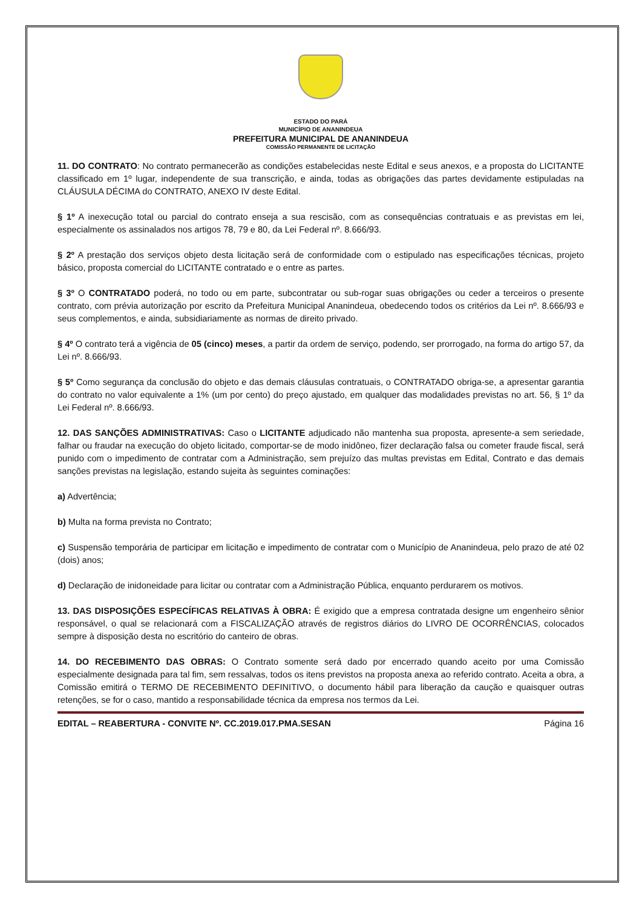ESTADO DO PARÁ
MUNICÍPIO DE ANANINDEUA
PREFEITURA MUNICIPAL DE ANANINDEUA
COMISSÃO PERMANENTE DE LICITAÇÃO
11. DO CONTRATO: No contrato permanecerão as condições estabelecidas neste Edital e seus anexos, e a proposta do LICITANTE classificado em 1º lugar, independente de sua transcrição, e ainda, todas as obrigações das partes devidamente estipuladas na CLÁUSULA DÉCIMA do CONTRATO, ANEXO IV deste Edital.
§ 1º A inexecução total ou parcial do contrato enseja a sua rescisão, com as consequências contratuais e as previstas em lei, especialmente os assinalados nos artigos 78, 79 e 80, da Lei Federal nº. 8.666/93.
§ 2º A prestação dos serviços objeto desta licitação será de conformidade com o estipulado nas especificações técnicas, projeto básico, proposta comercial do LICITANTE contratado e o entre as partes.
§ 3º O CONTRATADO poderá, no todo ou em parte, subcontratar ou sub-rogar suas obrigações ou ceder a terceiros o presente contrato, com prévia autorização por escrito da Prefeitura Municipal Ananindeua, obedecendo todos os critérios da Lei nº. 8.666/93 e seus complementos, e ainda, subsidiariamente as normas de direito privado.
§ 4º O contrato terá a vigência de 05 (cinco) meses, a partir da ordem de serviço, podendo, ser prorrogado, na forma do artigo 57, da Lei nº. 8.666/93.
§ 5º Como segurança da conclusão do objeto e das demais cláusulas contratuais, o CONTRATADO obriga-se, a apresentar garantia do contrato no valor equivalente a 1% (um por cento) do preço ajustado, em qualquer das modalidades previstas no art. 56, § 1º da Lei Federal nº. 8.666/93.
12. DAS SANÇÕES ADMINISTRATIVAS: Caso o LICITANTE adjudicado não mantenha sua proposta, apresente-a sem seriedade, falhar ou fraudar na execução do objeto licitado, comportar-se de modo inidôneo, fizer declaração falsa ou cometer fraude fiscal, será punido com o impedimento de contratar com a Administração, sem prejuízo das multas previstas em Edital, Contrato e das demais sanções previstas na legislação, estando sujeita às seguintes cominações:
a) Advertência;
b) Multa na forma prevista no Contrato;
c) Suspensão temporária de participar em licitação e impedimento de contratar com o Município de Ananindeua, pelo prazo de até 02 (dois) anos;
d) Declaração de inidoneidade para licitar ou contratar com a Administração Pública, enquanto perdurarem os motivos.
13. DAS DISPOSIÇÕES ESPECÍFICAS RELATIVAS À OBRA: É exigido que a empresa contratada designe um engenheiro sênior responsável, o qual se relacionará com a FISCALIZAÇÃO através de registros diários do LIVRO DE OCORRÊNCIAS, colocados sempre à disposição desta no escritório do canteiro de obras.
14. DO RECEBIMENTO DAS OBRAS: O Contrato somente será dado por encerrado quando aceito por uma Comissão especialmente designada para tal fim, sem ressalvas, todos os itens previstos na proposta anexa ao referido contrato. Aceita a obra, a Comissão emitirá o TERMO DE RECEBIMENTO DEFINITIVO, o documento hábil para liberação da caução e quaisquer outras retenções, se for o caso, mantido a responsabilidade técnica da empresa nos termos da Lei.
EDITAL – REABERTURA - CONVITE Nº. CC.2019.017.PMA.SESAN Página 16